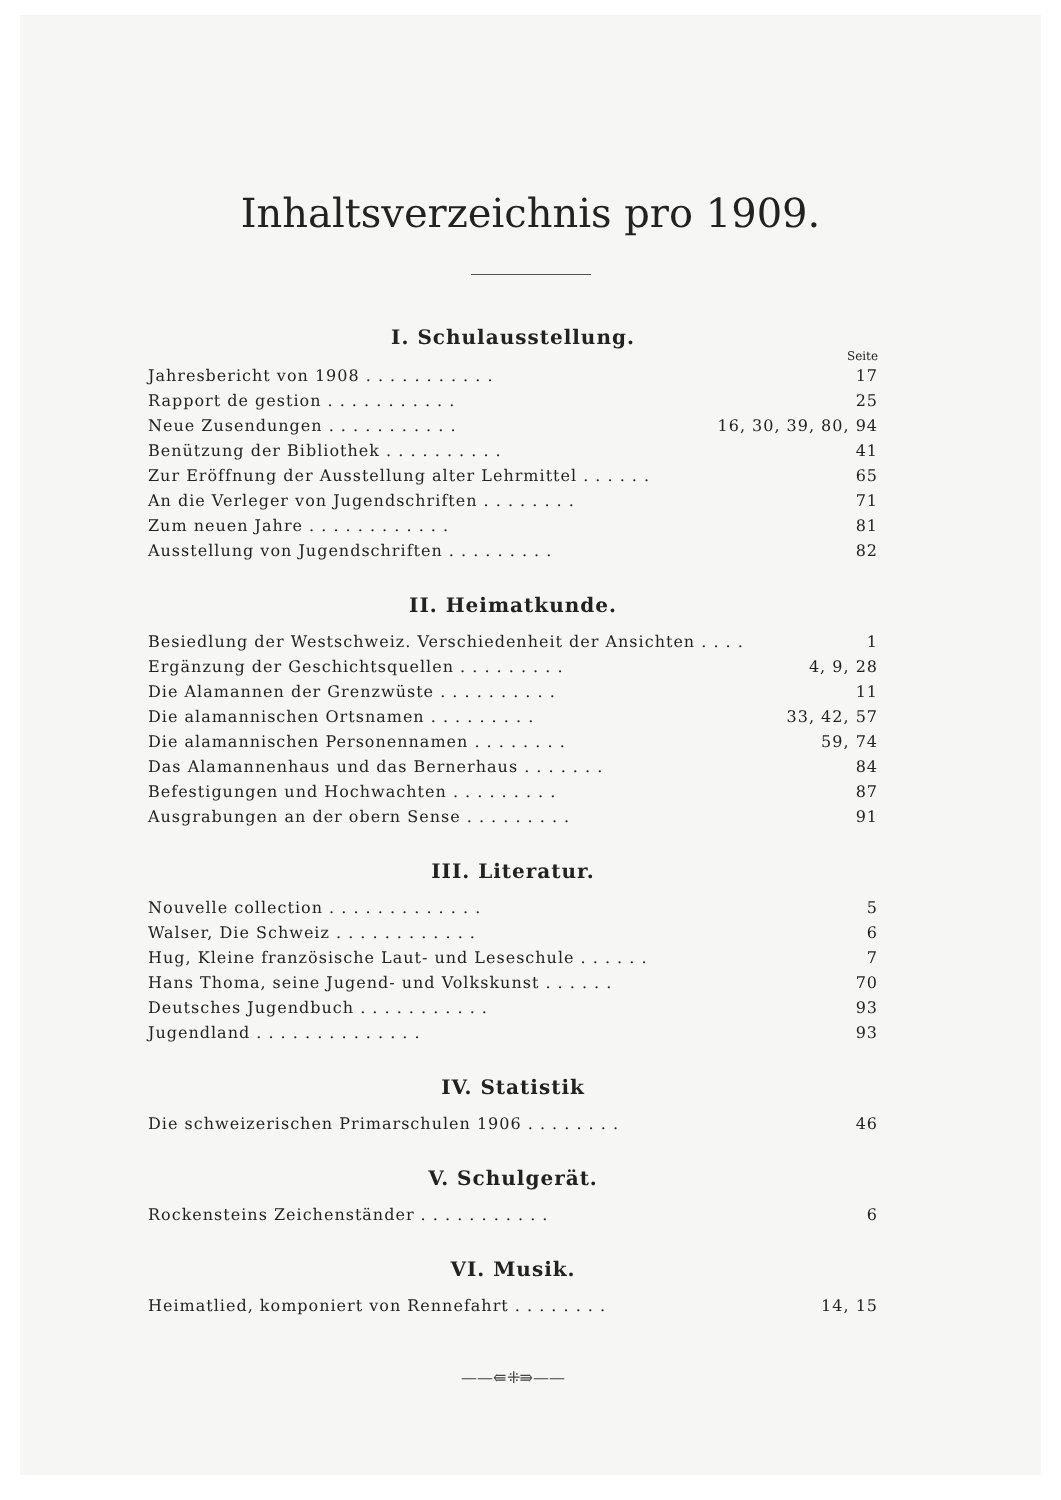Inhaltsverzeichnis pro 1909.
I. Schulausstellung.
Seite
| Jahresbericht von 1908 . . . . . . . . . . . | 17 |
| Rapport de gestion . . . . . . . . . . . | 25 |
| Neue Zusendungen . . . . . . . . . . . | 16, 30, 39, 80, 94 |
| Benützung der Bibliothek . . . . . . . . . . | 41 |
| Zur Eröffnung der Ausstellung alter Lehrmittel . . . . . . | 65 |
| An die Verleger von Jugendschriften . . . . . . . . | 71 |
| Zum neuen Jahre . . . . . . . . . . . . | 81 |
| Ausstellung von Jugendschriften . . . . . . . . . | 82 |
II. Heimatkunde.
| Besiedlung der Westschweiz. Verschiedenheit der Ansichten . . . . | 1 |
| Ergänzung der Geschichtsquellen . . . . . . . . . | 4, 9, 28 |
| Die Alamannen der Grenzwüste . . . . . . . . . . | 11 |
| Die alamannischen Ortsnamen . . . . . . . . . | 33, 42, 57 |
| Die alamannischen Personennamen . . . . . . . . | 59, 74 |
| Das Alamannenhaus und das Bernerhaus . . . . . . . | 84 |
| Befestigungen und Hochwachten . . . . . . . . . | 87 |
| Ausgrabungen an der obern Sense . . . . . . . . . | 91 |
III. Literatur.
| Nouvelle collection . . . . . . . . . . . . . | 5 |
| Walser, Die Schweiz . . . . . . . . . . . . | 6 |
| Hug, Kleine französische Laut- und Leseschule . . . . . . | 7 |
| Hans Thoma, seine Jugend- und Volkskunst . . . . . . | 70 |
| Deutsches Jugendbuch . . . . . . . . . . . | 93 |
| Jugendland . . . . . . . . . . . . . . | 93 |
IV. Statistik
| Die schweizerischen Primarschulen 1906 . . . . . . . . | 46 |
V. Schulgerät.
| Rockensteins Zeichenständer . . . . . . . . . . . | 6 |
VI. Musik.
| Heimatlied, komponiert von Rennefahrt . . . . . . . . | 14, 15 |
——⇚⁜⇛——